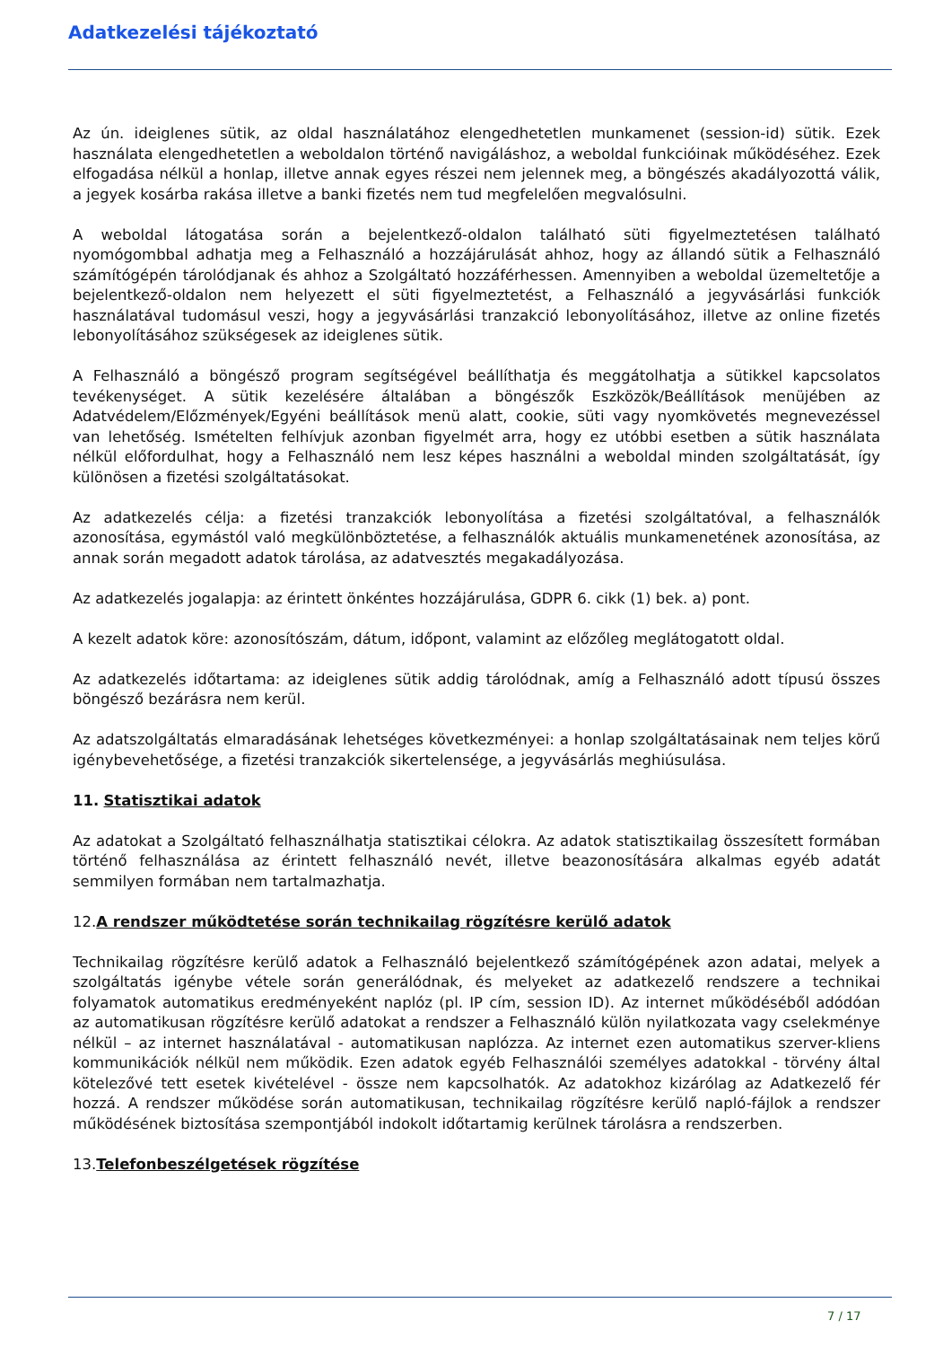Adatkezelési tájékoztató
Az ún. ideiglenes sütik, az oldal használatához elengedhetetlen munkamenet (session-id) sütik. Ezek használata elengedhetetlen a weboldalon történő navigáláshoz, a weboldal funkcióinak működéséhez. Ezek elfogadása nélkül a honlap, illetve annak egyes részei nem jelennek meg, a böngészés akadályozottá válik, a jegyek kosárba rakása illetve a banki fizetés nem tud megfelelően megvalósulni.
A weboldal látogatása során a bejelentkező-oldalon található süti figyelmeztetésen található nyomógombbal adhatja meg a Felhasználó a hozzájárulását ahhoz, hogy az állandó sütik a Felhasználó számítógépén tárolódjanak és ahhoz a Szolgáltató hozzáférhessen. Amennyiben a weboldal üzemeltetője a bejelentkező-oldalon nem helyezett el süti figyelmeztetést, a Felhasználó a jegyvásárlási funkciók használatával tudomásul veszi, hogy a jegyvásárlási tranzakció lebonyolításához, illetve az online fizetés lebonyolításához szükségesek az ideiglenes sütik.
A Felhasználó a böngésző program segítségével beállíthatja és meggátolhatja a sütikkel kapcsolatos tevékenységet. A sütik kezelésére általában a böngészők Eszközök/Beállítások menüjében az Adatvédelem/Előzmények/Egyéni beállítások menü alatt, cookie, süti vagy nyomkövetés megnevezéssel van lehetőség. Ismételten felhívjuk azonban figyelmét arra, hogy ez utóbbi esetben a sütik használata nélkül előfordulhat, hogy a Felhasználó nem lesz képes használni a weboldal minden szolgáltatását, így különösen a fizetési szolgáltatásokat.
Az adatkezelés célja: a fizetési tranzakciók lebonyolítása a fizetési szolgáltatóval, a felhasználók azonosítása, egymástól való megkülönböztetése, a felhasználók aktuális munkamenetének azonosítása, az annak során megadott adatok tárolása, az adatvesztés megakadályozása.
Az adatkezelés jogalapja: az érintett önkéntes hozzájárulása, GDPR 6. cikk (1) bek. a) pont.
A kezelt adatok köre: azonosítószám, dátum, időpont, valamint az előzőleg meglátogatott oldal.
Az adatkezelés időtartama: az ideiglenes sütik addig tárolódnak, amíg a Felhasználó adott típusú összes böngésző bezárásra nem kerül.
Az adatszolgáltatás elmaradásának lehetséges következményei: a honlap szolgáltatásainak nem teljes körű igénybevehetősége, a fizetési tranzakciók sikertelensége, a jegyvásárlás meghiúsulása.
11. Statisztikai adatok
Az adatokat a Szolgáltató felhasználhatja statisztikai célokra. Az adatok statisztikailag összesített formában történő felhasználása az érintett felhasználó nevét, illetve beazonosítására alkalmas egyéb adatát semmilyen formában nem tartalmazhatja.
12.A rendszer működtetése során technikailag rögzítésre kerülő adatok
Technikailag rögzítésre kerülő adatok a Felhasználó bejelentkező számítógépének azon adatai, melyek a szolgáltatás igénybe vétele során generálódnak, és melyeket az adatkezelő rendszere a technikai folyamatok automatikus eredményeként naplóz (pl. IP cím, session ID). Az internet működéséből adódóan az automatikusan rögzítésre kerülő adatokat a rendszer a Felhasználó külön nyilatkozata vagy cselekménye nélkül – az internet használatával - automatikusan naplózza. Az internet ezen automatikus szerver-kliens kommunikációk nélkül nem működik. Ezen adatok egyéb Felhasználói személyes adatokkal - törvény által kötelezővé tett esetek kivételével - össze nem kapcsolhatók. Az adatokhoz kizárólag az Adatkezelő fér hozzá. A rendszer működése során automatikusan, technikailag rögzítésre kerülő napló-fájlok a rendszer működésének biztosítása szempontjából indokolt időtartamig kerülnek tárolásra a rendszerben.
13.Telefonbeszélgetések rögzítése
7 / 17